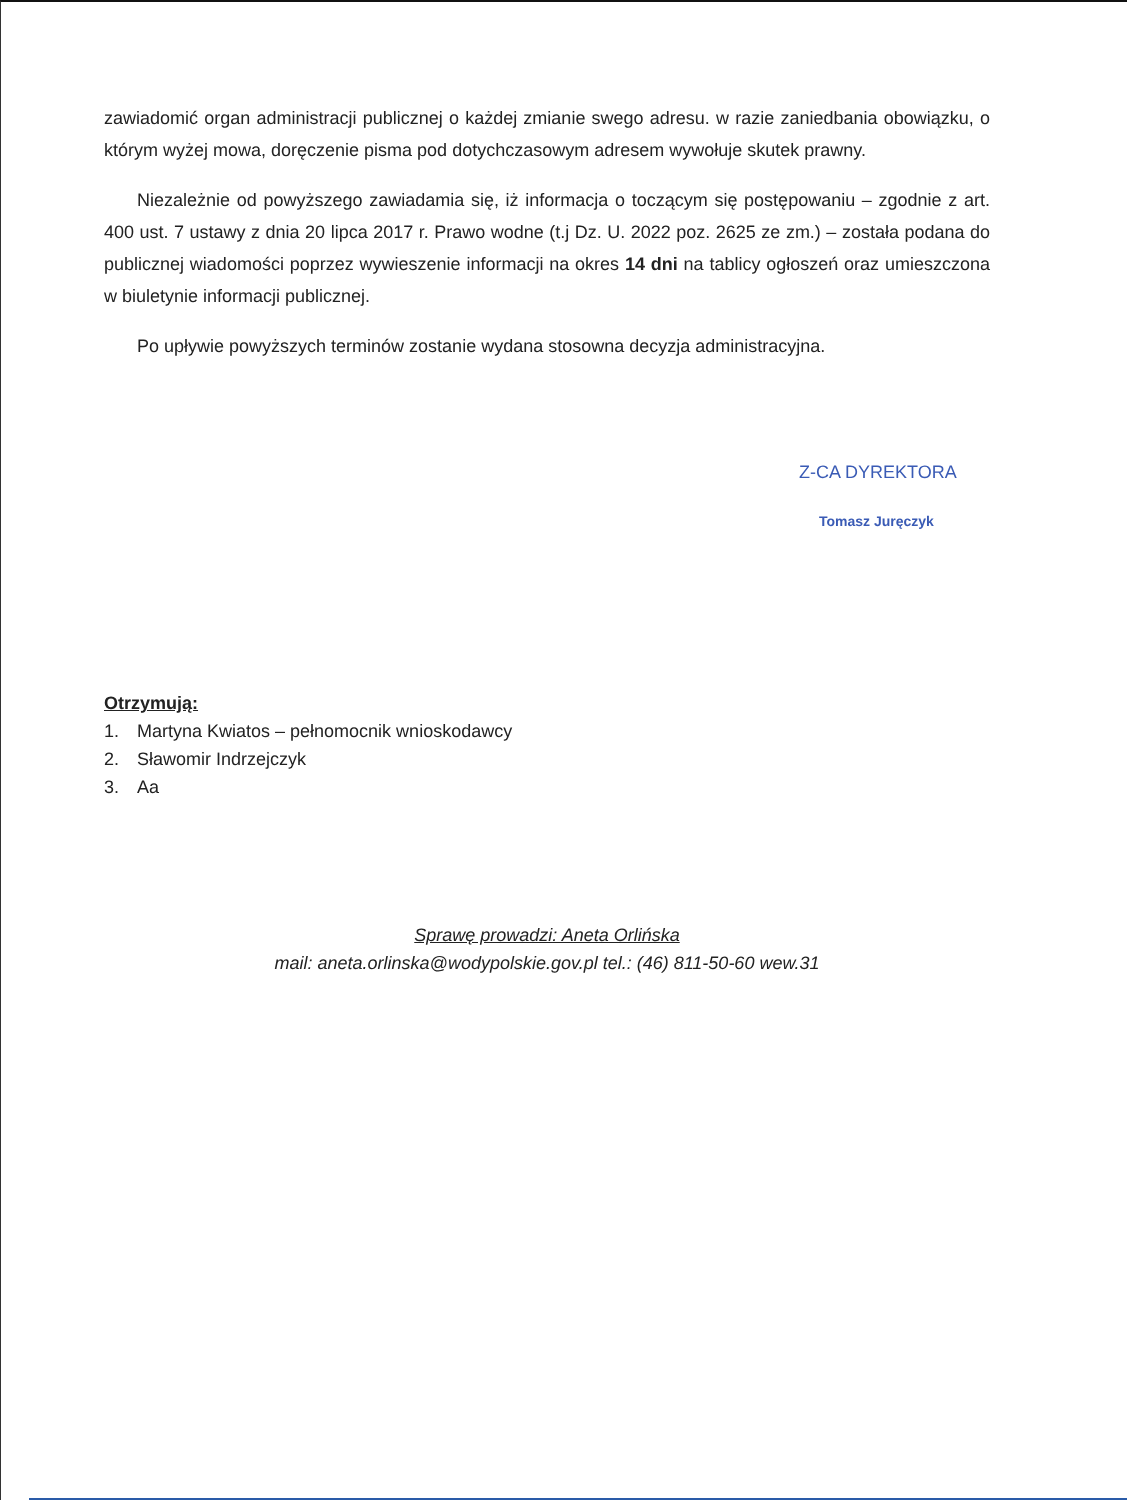zawiadomić organ administracji publicznej o każdej zmianie swego adresu. w razie zaniedbania obowiązku, o którym wyżej mowa, doręczenie pisma pod dotychczasowym adresem wywołuje skutek prawny.
Niezależnie od powyższego zawiadamia się, iż informacja o toczącym się postępowaniu – zgodnie z art. 400 ust. 7 ustawy z dnia 20 lipca 2017 r. Prawo wodne (t.j Dz. U. 2022 poz. 2625 ze zm.) – została podana do publicznej wiadomości poprzez wywieszenie informacji na okres 14 dni na tablicy ogłoszeń oraz umieszczona w biuletynie informacji publicznej.
Po upływie powyższych terminów zostanie wydana stosowna decyzja administracyjna.
Z-CA DYREKTORA
Tomasz Juręczyk
Otrzymują:
1. Martyna Kwiatos – pełnomocnik wnioskodawcy
2. Sławomir Indrzejczyk
3. Aa
Sprawę prowadzi: Aneta Orlińska
mail: aneta.orlinska@wodypolskie.gov.pl tel.: (46) 811-50-60 wew.31